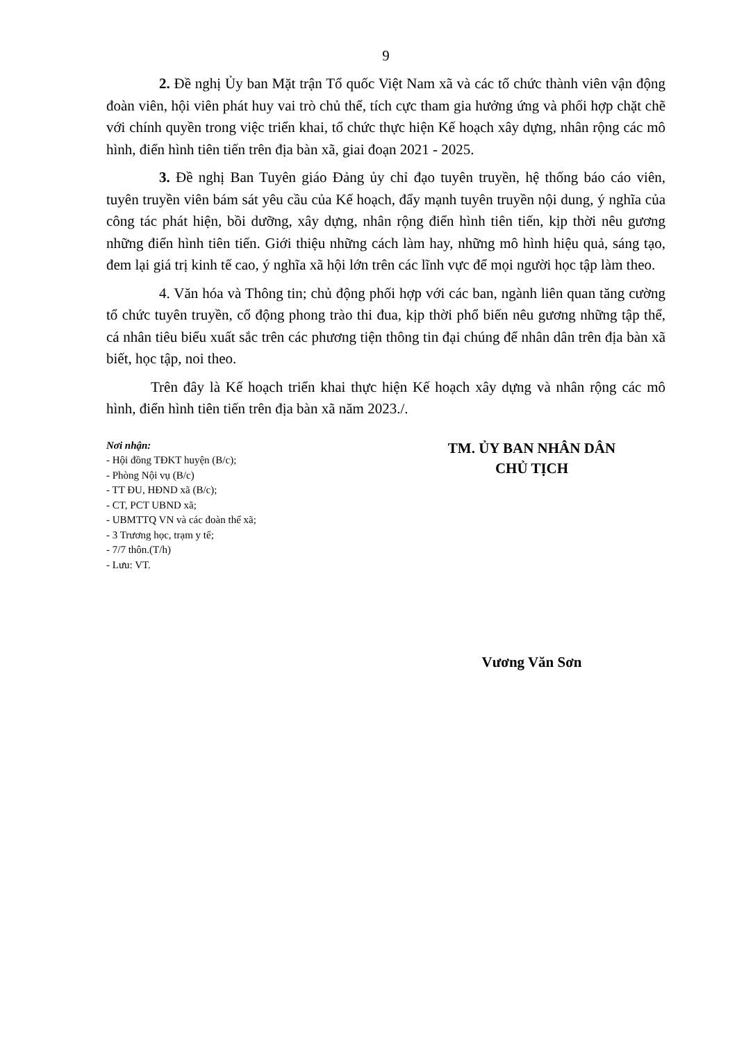9
2. Đề nghị Ủy ban Mặt trận Tổ quốc Việt Nam xã và các tổ chức thành viên vận động đoàn viên, hội viên phát huy vai trò chủ thể, tích cực tham gia hưởng ứng và phối hợp chặt chẽ với chính quyền trong việc triển khai, tổ chức thực hiện Kế hoạch xây dựng, nhân rộng các mô hình, điển hình tiên tiến trên địa bàn xã, giai đoạn 2021 - 2025.
3. Đề nghị Ban Tuyên giáo Đảng ủy chỉ đạo tuyên truyền, hệ thống báo cáo viên, tuyên truyền viên bám sát yêu cầu của Kế hoạch, đẩy mạnh tuyên truyền nội dung, ý nghĩa của công tác phát hiện, bồi dưỡng, xây dựng, nhân rộng điển hình tiên tiến, kịp thời nêu gương những điển hình tiên tiến. Giới thiệu những cách làm hay, những mô hình hiệu quả, sáng tạo, đem lại giá trị kinh tế cao, ý nghĩa xã hội lớn trên các lĩnh vực để mọi người học tập làm theo.
4. Văn hóa và Thông tin; chủ động phối hợp với các ban, ngành liên quan tăng cường tổ chức tuyên truyền, cổ động phong trào thi đua, kịp thời phổ biến nêu gương những tập thể, cá nhân tiêu biểu xuất sắc trên các phương tiện thông tin đại chúng để nhân dân trên địa bàn xã biết, học tập, noi theo.
Trên đây là Kế hoạch triển khai thực hiện Kế hoạch xây dựng và nhân rộng các mô hình, điển hình tiên tiến trên địa bàn xã năm 2023./.
Nơi nhận:
- Hội đồng TĐKT huyện (B/c);
- Phòng Nội vụ (B/c)
- TT ĐU, HĐND xã (B/c);
- CT, PCT UBND xã;
- UBMTTQ VN và các đoàn thể xã;
- 3 Trương học, trạm y tế;
- 7/7 thôn.(T/h)
- Lưu: VT.
TM. ỦY BAN NHÂN DÂN
CHỦ TỊCH
Vương Văn Sơn